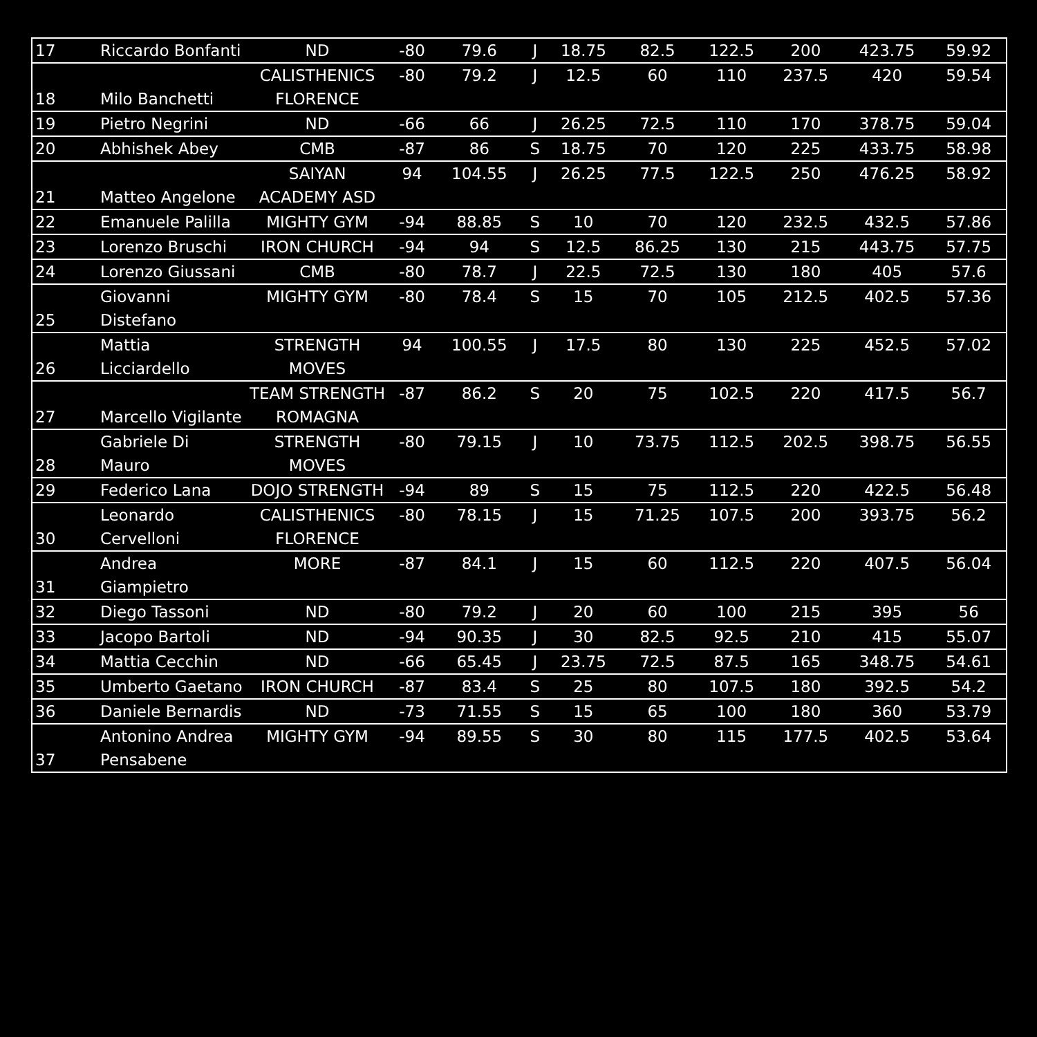| 17 | Riccardo Bonfanti | ND | -80 | 79.6 | J | 18.75 | 82.5 | 122.5 | 200 | 423.75 | 59.92 |
| 18 | Milo Banchetti | CALISTHENICS FLORENCE | -80 | 79.2 | J | 12.5 | 60 | 110 | 237.5 | 420 | 59.54 |
| 19 | Pietro Negrini | ND | -66 | 66 | J | 26.25 | 72.5 | 110 | 170 | 378.75 | 59.04 |
| 20 | Abhishek Abey | CMB | -87 | 86 | S | 18.75 | 70 | 120 | 225 | 433.75 | 58.98 |
| 21 | Matteo Angelone | SAIYAN ACADEMY ASD | 94 | 104.55 | J | 26.25 | 77.5 | 122.5 | 250 | 476.25 | 58.92 |
| 22 | Emanuele Palilla | MIGHTY GYM | -94 | 88.85 | S | 10 | 70 | 120 | 232.5 | 432.5 | 57.86 |
| 23 | Lorenzo Bruschi | IRON CHURCH | -94 | 94 | S | 12.5 | 86.25 | 130 | 215 | 443.75 | 57.75 |
| 24 | Lorenzo Giussani | CMB | -80 | 78.7 | J | 22.5 | 72.5 | 130 | 180 | 405 | 57.6 |
| 25 | Giovanni Distefano | MIGHTY GYM | -80 | 78.4 | S | 15 | 70 | 105 | 212.5 | 402.5 | 57.36 |
| 26 | Mattia Licciardello | STRENGTH MOVES | 94 | 100.55 | J | 17.5 | 80 | 130 | 225 | 452.5 | 57.02 |
| 27 | Marcello Vigilante | TEAM STRENGTH ROMAGNA | -87 | 86.2 | S | 20 | 75 | 102.5 | 220 | 417.5 | 56.7 |
| 28 | Gabriele Di Mauro | STRENGTH MOVES | -80 | 79.15 | J | 10 | 73.75 | 112.5 | 202.5 | 398.75 | 56.55 |
| 29 | Federico Lana | DOJO STRENGTH | -94 | 89 | S | 15 | 75 | 112.5 | 220 | 422.5 | 56.48 |
| 30 | Leonardo Cervelloni | CALISTHENICS FLORENCE | -80 | 78.15 | J | 15 | 71.25 | 107.5 | 200 | 393.75 | 56.2 |
| 31 | Andrea Giampietro | MORE | -87 | 84.1 | J | 15 | 60 | 112.5 | 220 | 407.5 | 56.04 |
| 32 | Diego Tassoni | ND | -80 | 79.2 | J | 20 | 60 | 100 | 215 | 395 | 56 |
| 33 | Jacopo Bartoli | ND | -94 | 90.35 | J | 30 | 82.5 | 92.5 | 210 | 415 | 55.07 |
| 34 | Mattia Cecchin | ND | -66 | 65.45 | J | 23.75 | 72.5 | 87.5 | 165 | 348.75 | 54.61 |
| 35 | Umberto Gaetano | IRON CHURCH | -87 | 83.4 | S | 25 | 80 | 107.5 | 180 | 392.5 | 54.2 |
| 36 | Daniele Bernardis | ND | -73 | 71.55 | S | 15 | 65 | 100 | 180 | 360 | 53.79 |
| 37 | Antonino Andrea Pensabene | MIGHTY GYM | -94 | 89.55 | S | 30 | 80 | 115 | 177.5 | 402.5 | 53.64 |